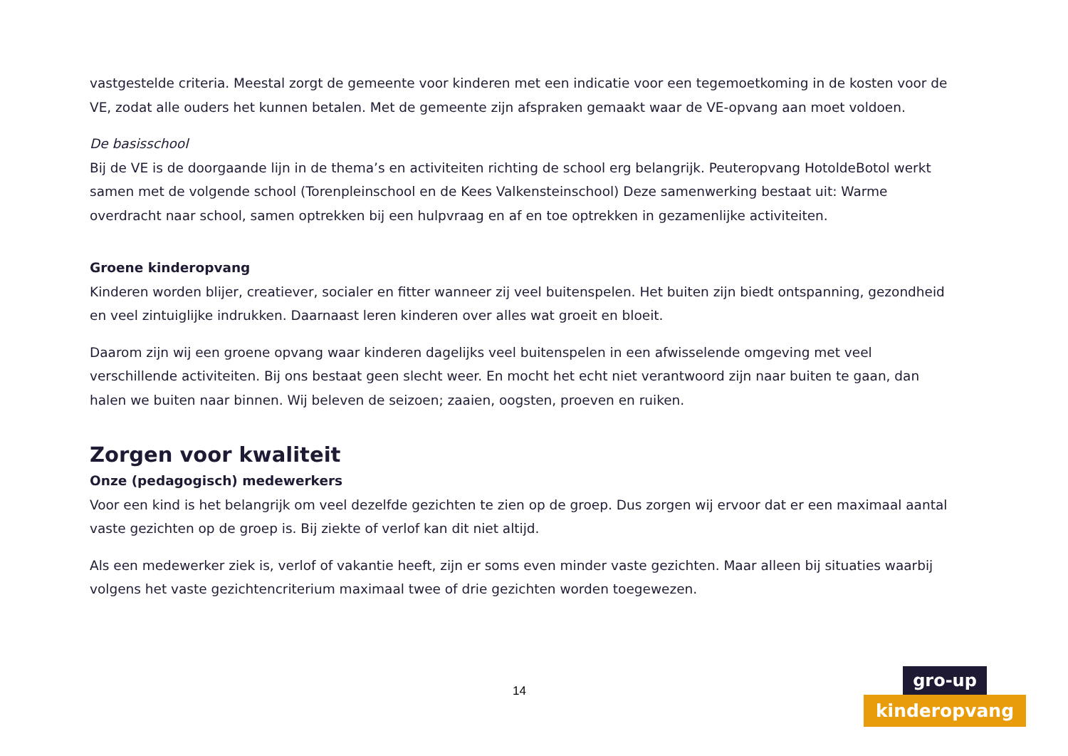vastgestelde criteria. Meestal zorgt de gemeente voor kinderen met een indicatie voor een tegemoetkoming in de kosten voor de VE, zodat alle ouders het kunnen betalen. Met de gemeente zijn afspraken gemaakt waar de VE-opvang aan moet voldoen.
De basisschool
Bij de VE is de doorgaande lijn in de thema’s en activiteiten richting de school erg belangrijk. Peuteropvang HotoldeBotol werkt samen met de volgende school (Torenpleinschool en de Kees Valkensteinschool) Deze samenwerking bestaat uit: Warme overdracht naar school, samen optrekken bij een hulpvraag en af en toe optrekken in gezamenlijke activiteiten.
Groene kinderopvang
Kinderen worden blijer, creatiever, socialer en fitter wanneer zij veel buitenspelen. Het buiten zijn biedt ontspanning, gezondheid en veel zintuiglijke indrukken. Daarnaast leren kinderen over alles wat groeit en bloeit.
Daarom zijn wij een groene opvang waar kinderen dagelijks veel buitenspelen in een afwisselende omgeving met veel verschillende activiteiten. Bij ons bestaat geen slecht weer. En mocht het echt niet verantwoord zijn naar buiten te gaan, dan halen we buiten naar binnen. Wij beleven de seizoen; zaaien, oogsten, proeven en ruiken.
Zorgen voor kwaliteit
Onze (pedagogisch) medewerkers
Voor een kind is het belangrijk om veel dezelfde gezichten te zien op de groep. Dus zorgen wij ervoor dat er een maximaal aantal vaste gezichten op de groep is. Bij ziekte of verlof kan dit niet altijd.
Als een medewerker ziek is, verlof of vakantie heeft, zijn er soms even minder vaste gezichten. Maar alleen bij situaties waarbij volgens het vaste gezichtencriterium maximaal twee of drie gezichten worden toegewezen.
14
gro-up
kinderopvang